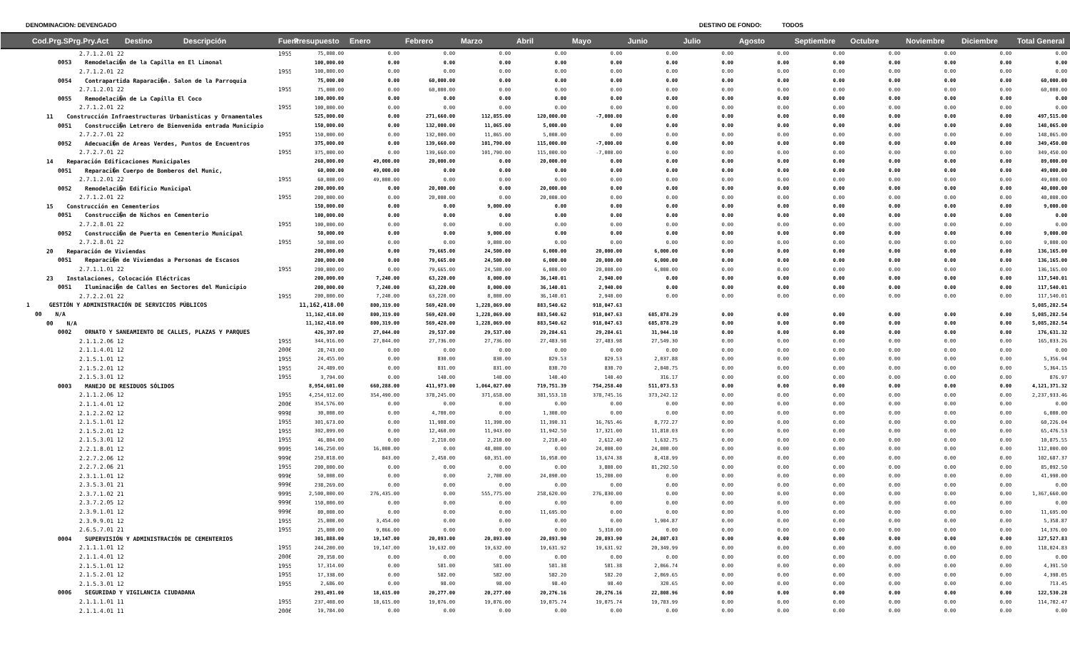DENOMINACION: DEVENGADO DESTINO DE FONDO: TODOS
| Cod.Prg.SPrg.Pry.Act | Destino | Descripción | Fuent | Presupuesto | Enero | Febrero | Marzo | Abril | Mayo | Junio | Julio | Agosto | Septiembre | Octubre | Noviembre | Diciembre | Total General |
| --- | --- | --- | --- | --- | --- | --- | --- | --- | --- | --- | --- | --- | --- | --- | --- | --- | --- |
| 2.7.1.2.01 22 | | | 1955 | 75,000.00 | 0.00 | 0.00 | 0.00 | 0.00 | 0.00 | 0.00 | 0.00 | 0.00 | 0.00 | 0.00 | 0.00 | 0.00 | 0.00 |
| 0053 Remodelaci�n de la Capilla en El Limonal | | | | 100,000.00 | 0.00 | 0.00 | 0.00 | 0.00 | 0.00 | 0.00 | 0.00 | 0.00 | 0.00 | 0.00 | 0.00 | 0.00 | 0.00 |
| 2.7.1.2.01 22 | | | 1955 | 100,000.00 | 0.00 | 0.00 | 0.00 | 0.00 | 0.00 | 0.00 | 0.00 | 0.00 | 0.00 | 0.00 | 0.00 | 0.00 | 0.00 |
| 0054 Contrapartida Raparaci�n. Salon de la Parroquia | | | | 75,000.00 | 0.00 | 60,000.00 | 0.00 | 0.00 | 0.00 | 0.00 | 0.00 | 0.00 | 0.00 | 0.00 | 0.00 | 0.00 | 60,000.00 |
| 2.7.1.2.01 22 | | | 1955 | 75,000.00 | 0.00 | 60,000.00 | 0.00 | 0.00 | 0.00 | 0.00 | 0.00 | 0.00 | 0.00 | 0.00 | 0.00 | 0.00 | 60,000.00 |
| 0055 Remodelaci�n de La Capilla El Coco | | | | 100,000.00 | 0.00 | 0.00 | 0.00 | 0.00 | 0.00 | 0.00 | 0.00 | 0.00 | 0.00 | 0.00 | 0.00 | 0.00 | 0.00 |
| 2.7.1.2.01 22 | | | 1955 | 100,000.00 | 0.00 | 0.00 | 0.00 | 0.00 | 0.00 | 0.00 | 0.00 | 0.00 | 0.00 | 0.00 | 0.00 | 0.00 | 0.00 |
| 11 Construcción Infraestructuras Urbanisticas y Ornamentales | | | | 525,000.00 | 0.00 | 271,660.00 | 112,855.00 | 120,000.00 | -7,000.00 | 0.00 | 0.00 | 0.00 | 0.00 | 0.00 | 0.00 | 0.00 | 497,515.00 |
| 0051 Construcci�n Letrero de Bienvenida entrada Municipio | | | | 150,000.00 | 0.00 | 132,000.00 | 11,065.00 | 5,000.00 | 0.00 | 0.00 | 0.00 | 0.00 | 0.00 | 0.00 | 0.00 | 0.00 | 148,065.00 |
| 2.7.2.7.01 22 | | | 1955 | 150,000.00 | 0.00 | 132,000.00 | 11,065.00 | 5,000.00 | 0.00 | 0.00 | 0.00 | 0.00 | 0.00 | 0.00 | 0.00 | 0.00 | 148,065.00 |
| 0052 Adecuaci�n de Areas Verdes, Puntos de Encuentros | | | | 375,000.00 | 0.00 | 139,660.00 | 101,790.00 | 115,000.00 | -7,000.00 | 0.00 | 0.00 | 0.00 | 0.00 | 0.00 | 0.00 | 0.00 | 349,450.00 |
| 2.7.2.7.01 22 | | | 1955 | 375,000.00 | 0.00 | 139,660.00 | 101,790.00 | 115,000.00 | -7,000.00 | 0.00 | 0.00 | 0.00 | 0.00 | 0.00 | 0.00 | 0.00 | 349,450.00 |
| 14 Reparación Edificaciones Municipales | | | | 260,000.00 | 49,000.00 | 20,000.00 | 0.00 | 20,000.00 | 0.00 | 0.00 | 0.00 | 0.00 | 0.00 | 0.00 | 0.00 | 0.00 | 89,000.00 |
| 0051 Reparaci�n Cuerpo de Bomberos del Munic, | | | | 60,000.00 | 49,000.00 | 0.00 | 0.00 | 0.00 | 0.00 | 0.00 | 0.00 | 0.00 | 0.00 | 0.00 | 0.00 | 0.00 | 49,000.00 |
| 2.7.1.2.01 22 | | | 1955 | 60,000.00 | 49,000.00 | 0.00 | 0.00 | 0.00 | 0.00 | 0.00 | 0.00 | 0.00 | 0.00 | 0.00 | 0.00 | 0.00 | 49,000.00 |
| 0052 Remodelaci�n Edificio Municipal | | | | 200,000.00 | 0.00 | 20,000.00 | 0.00 | 20,000.00 | 0.00 | 0.00 | 0.00 | 0.00 | 0.00 | 0.00 | 0.00 | 0.00 | 40,000.00 |
| 2.7.1.2.01 22 | | | 1955 | 200,000.00 | 0.00 | 20,000.00 | 0.00 | 20,000.00 | 0.00 | 0.00 | 0.00 | 0.00 | 0.00 | 0.00 | 0.00 | 0.00 | 40,000.00 |
| 15 Construcción en Cementerios | | | | 150,000.00 | 0.00 | 0.00 | 9,000.00 | 0.00 | 0.00 | 0.00 | 0.00 | 0.00 | 0.00 | 0.00 | 0.00 | 0.00 | 9,000.00 |
| 0051 Construcci�n de Nichos en Cementerio | | | | 100,000.00 | 0.00 | 0.00 | 0.00 | 0.00 | 0.00 | 0.00 | 0.00 | 0.00 | 0.00 | 0.00 | 0.00 | 0.00 | 0.00 |
| 2.7.2.8.01 22 | | | 1955 | 100,000.00 | 0.00 | 0.00 | 0.00 | 0.00 | 0.00 | 0.00 | 0.00 | 0.00 | 0.00 | 0.00 | 0.00 | 0.00 | 0.00 |
| 0052 Construcci�n de Puerta en Cementerio Municipal | | | | 50,000.00 | 0.00 | 0.00 | 9,000.00 | 0.00 | 0.00 | 0.00 | 0.00 | 0.00 | 0.00 | 0.00 | 0.00 | 0.00 | 9,000.00 |
| 2.7.2.8.01 22 | | | 1955 | 50,000.00 | 0.00 | 0.00 | 9,000.00 | 0.00 | 0.00 | 0.00 | 0.00 | 0.00 | 0.00 | 0.00 | 0.00 | 0.00 | 9,000.00 |
| 20 Reparación de Viviendas | | | | 200,000.00 | 0.00 | 79,665.00 | 24,500.00 | 6,000.00 | 20,000.00 | 6,000.00 | 0.00 | 0.00 | 0.00 | 0.00 | 0.00 | 0.00 | 136,165.00 |
| 0051 Reparaci�n de Viviendas a Personas de Escasos | | | | 200,000.00 | 0.00 | 79,665.00 | 24,500.00 | 6,000.00 | 20,000.00 | 6,000.00 | 0.00 | 0.00 | 0.00 | 0.00 | 0.00 | 0.00 | 136,165.00 |
| 2.7.1.1.01 22 | | | 1955 | 200,000.00 | 0.00 | 79,665.00 | 24,500.00 | 6,000.00 | 20,000.00 | 6,000.00 | 0.00 | 0.00 | 0.00 | 0.00 | 0.00 | 0.00 | 136,165.00 |
| 23 Instalaciones, Colocación Eléctricas | | | | 200,000.00 | 7,240.00 | 63,220.00 | 8,000.00 | 36,140.01 | 2,940.00 | 0.00 | 0.00 | 0.00 | 0.00 | 0.00 | 0.00 | 0.00 | 117,540.01 |
| 0051 Iluminaci�n de Calles en Sectores del Municipio | | | | 200,000.00 | 7,240.00 | 63,220.00 | 8,000.00 | 36,140.01 | 2,940.00 | 0.00 | 0.00 | 0.00 | 0.00 | 0.00 | 0.00 | 0.00 | 117,540.01 |
| 2.7.2.2.01 22 | | | 1955 | 200,000.00 | 7,240.00 | 63,220.00 | 8,000.00 | 36,140.01 | 2,940.00 | 0.00 | 0.00 | 0.00 | 0.00 | 0.00 | 0.00 | 0.00 | 117,540.01 |
| 1 GESTIÓN Y ADMINISTRACIÓN DE SERVICIOS PÚBLICOS | | | | 11,162,418.00 | 800,319.00 | 569,428.00 | 1,228,069.00 | 883,540.62 | 918,047.63 | | | | | | | | 5,085,282.54 |
| 00 N/A | | | | 11,162,418.00 | 800,319.00 | 569,428.00 | 1,228,069.00 | 883,540.62 | 918,047.63 | 685,878.29 | 0.00 | 0.00 | 0.00 | 0.00 | 0.00 | 0.00 | 5,085,282.54 |
| 00 N/A | | | | 11,162,418.00 | 800,319.00 | 569,428.00 | 1,228,069.00 | 883,540.62 | 918,047.63 | 685,878.29 | 0.00 | 0.00 | 0.00 | 0.00 | 0.00 | 0.00 | 5,085,282.54 |
| 0002 ORNATO Y SANEAMIENTO DE CALLES, PLAZAS Y PARQUES | | | | 426,397.00 | 27,044.00 | 29,537.00 | 29,537.00 | 29,284.61 | 29,284.61 | 31,944.10 | 0.00 | 0.00 | 0.00 | 0.00 | 0.00 | 0.00 | 176,631.32 |
| 2.1.1.2.06 12 | | | 1955 | 344,916.00 | 27,044.00 | 27,736.00 | 27,736.00 | 27,483.98 | 27,483.98 | 27,549.30 | 0.00 | 0.00 | 0.00 | 0.00 | 0.00 | 0.00 | 165,033.26 |
| 2.1.1.4.01 12 | | | 2006 | 28,743.00 | 0.00 | 0.00 | 0.00 | 0.00 | 0.00 | 0.00 | 0.00 | 0.00 | 0.00 | 0.00 | 0.00 | 0.00 | 0.00 |
| 2.1.5.1.01 12 | | | 1955 | 24,455.00 | 0.00 | 830.00 | 830.00 | 829.53 | 829.53 | 2,037.88 | 0.00 | 0.00 | 0.00 | 0.00 | 0.00 | 0.00 | 5,356.94 |
| 2.1.5.2.01 12 | | | 1955 | 24,489.00 | 0.00 | 831.00 | 831.00 | 830.70 | 830.70 | 2,040.75 | 0.00 | 0.00 | 0.00 | 0.00 | 0.00 | 0.00 | 5,364.15 |
| 2.1.5.3.01 12 | | | 1955 | 3,794.00 | 0.00 | 140.00 | 140.00 | 140.40 | 140.40 | 316.17 | 0.00 | 0.00 | 0.00 | 0.00 | 0.00 | 0.00 | 876.97 |
| 0003 MANEJO DE RESIDUOS SÓLIDOS | | | | 8,954,601.00 | 660,288.00 | 411,973.00 | 1,064,027.00 | 719,751.39 | 754,258.40 | 511,073.53 | 0.00 | 0.00 | 0.00 | 0.00 | 0.00 | 0.00 | 4,121,371.32 |
| 2.1.1.2.06 12 | | | 1955 | 4,254,912.00 | 354,490.00 | 378,245.00 | 371,658.00 | 381,553.18 | 378,745.16 | 373,242.12 | 0.00 | 0.00 | 0.00 | 0.00 | 0.00 | 0.00 | 2,237,933.46 |
| 2.1.1.4.01 12 | | | 2006 | 354,576.00 | 0.00 | 0.00 | 0.00 | 0.00 | 0.00 | 0.00 | 0.00 | 0.00 | 0.00 | 0.00 | 0.00 | 0.00 | 0.00 |
| 2.1.2.2.02 12 | | | 9998 | 30,000.00 | 0.00 | 4,700.00 | 0.00 | 1,300.00 | 0.00 | 0.00 | 0.00 | 0.00 | 0.00 | 0.00 | 0.00 | 0.00 | 6,000.00 |
| 2.1.5.1.01 12 | | | 1955 | 301,673.00 | 0.00 | 11,908.00 | 11,390.00 | 11,390.31 | 16,765.46 | 8,772.27 | 0.00 | 0.00 | 0.00 | 0.00 | 0.00 | 0.00 | 60,226.04 |
| 2.1.5.2.01 12 | | | 1955 | 302,099.00 | 0.00 | 12,460.00 | 11,943.00 | 11,942.50 | 17,321.00 | 11,810.03 | 0.00 | 0.00 | 0.00 | 0.00 | 0.00 | 0.00 | 65,476.53 |
| 2.1.5.3.01 12 | | | 1955 | 46,804.00 | 0.00 | 2,210.00 | 2,210.00 | 2,210.40 | 2,612.40 | 1,632.75 | 0.00 | 0.00 | 0.00 | 0.00 | 0.00 | 0.00 | 10,875.55 |
| 2.2.1.8.01 12 | | | 9995 | 146,250.00 | 16,000.00 | 0.00 | 48,000.00 | 0.00 | 24,000.00 | 24,000.00 | 0.00 | 0.00 | 0.00 | 0.00 | 0.00 | 0.00 | 112,000.00 |
| 2.2.7.2.06 12 | | | 9996 | 250,018.00 | 843.00 | 2,450.00 | 60,351.00 | 16,950.00 | 13,674.38 | 8,418.99 | 0.00 | 0.00 | 0.00 | 0.00 | 0.00 | 0.00 | 102,687.37 |
| 2.2.7.2.06 21 | | | 1955 | 200,000.00 | 0.00 | 0.00 | 0.00 | 0.00 | 3,800.00 | 81,292.50 | 0.00 | 0.00 | 0.00 | 0.00 | 0.00 | 0.00 | 85,092.50 |
| 2.3.1.1.01 12 | | | 9996 | 50,000.00 | 0.00 | 0.00 | 2,700.00 | 24,090.00 | 15,200.00 | 0.00 | 0.00 | 0.00 | 0.00 | 0.00 | 0.00 | 0.00 | 41,990.00 |
| 2.3.5.3.01 21 | | | 9996 | 238,269.00 | 0.00 | 0.00 | 0.00 | 0.00 | 0.00 | 0.00 | 0.00 | 0.00 | 0.00 | 0.00 | 0.00 | 0.00 | 0.00 |
| 2.3.7.1.02 21 | | | 9995 | 2,500,000.00 | 276,435.00 | 0.00 | 555,775.00 | 258,620.00 | 276,830.00 | 0.00 | 0.00 | 0.00 | 0.00 | 0.00 | 0.00 | 0.00 | 1,367,660.00 |
| 2.3.7.2.05 12 | | | 9996 | 150,000.00 | 0.00 | 0.00 | 0.00 | 0.00 | 0.00 | 0.00 | 0.00 | 0.00 | 0.00 | 0.00 | 0.00 | 0.00 | 0.00 |
| 2.3.9.1.01 12 | | | 9996 | 80,000.00 | 0.00 | 0.00 | 0.00 | 11,695.00 | 0.00 | 0.00 | 0.00 | 0.00 | 0.00 | 0.00 | 0.00 | 0.00 | 11,695.00 |
| 2.3.9.9.01 12 | | | 1955 | 25,000.00 | 3,454.00 | 0.00 | 0.00 | 0.00 | 0.00 | 1,904.87 | 0.00 | 0.00 | 0.00 | 0.00 | 0.00 | 0.00 | 5,358.87 |
| 2.6.5.7.01 21 | | | 1955 | 25,000.00 | 9,066.00 | 0.00 | 0.00 | 0.00 | 5,310.00 | 0.00 | 0.00 | 0.00 | 0.00 | 0.00 | 0.00 | 0.00 | 14,376.00 |
| 0004 SUPERVISIÓN Y ADMINISTRACIÓN DE CEMENTERIOS | | | | 301,888.00 | 19,147.00 | 20,893.00 | 20,893.00 | 20,893.90 | 20,893.90 | 24,807.03 | 0.00 | 0.00 | 0.00 | 0.00 | 0.00 | 0.00 | 127,527.83 |
| 2.1.1.1.01 12 | | | 1955 | 244,200.00 | 19,147.00 | 19,632.00 | 19,632.00 | 19,631.92 | 19,631.92 | 20,349.99 | 0.00 | 0.00 | 0.00 | 0.00 | 0.00 | 0.00 | 118,024.83 |
| 2.1.1.4.01 12 | | | 2006 | 20,350.00 | 0.00 | 0.00 | 0.00 | 0.00 | 0.00 | 0.00 | 0.00 | 0.00 | 0.00 | 0.00 | 0.00 | 0.00 | 0.00 |
| 2.1.5.1.01 12 | | | 1955 | 17,314.00 | 0.00 | 581.00 | 581.00 | 581.38 | 581.38 | 2,066.74 | 0.00 | 0.00 | 0.00 | 0.00 | 0.00 | 0.00 | 4,391.50 |
| 2.1.5.2.01 12 | | | 1955 | 17,338.00 | 0.00 | 582.00 | 582.00 | 582.20 | 582.20 | 2,069.65 | 0.00 | 0.00 | 0.00 | 0.00 | 0.00 | 0.00 | 4,398.05 |
| 2.1.5.3.01 12 | | | 1955 | 2,686.00 | 0.00 | 98.00 | 98.00 | 98.40 | 98.40 | 320.65 | 0.00 | 0.00 | 0.00 | 0.00 | 0.00 | 0.00 | 713.45 |
| 0006 SEGURIDAD Y VIGILANCIA CIUDADANA | | | | 293,491.00 | 18,615.00 | 20,277.00 | 20,277.00 | 20,276.16 | 20,276.16 | 22,808.96 | 0.00 | 0.00 | 0.00 | 0.00 | 0.00 | 0.00 | 122,530.28 |
| 2.1.1.1.01 11 | | | 1955 | 237,408.00 | 18,615.00 | 19,076.00 | 19,076.00 | 19,075.74 | 19,075.74 | 19,783.99 | 0.00 | 0.00 | 0.00 | 0.00 | 0.00 | 0.00 | 114,702.47 |
| 2.1.1.4.01 11 | | | 2006 | 19,784.00 | 0.00 | 0.00 | 0.00 | 0.00 | 0.00 | 0.00 | 0.00 | 0.00 | 0.00 | 0.00 | 0.00 | 0.00 | 0.00 |